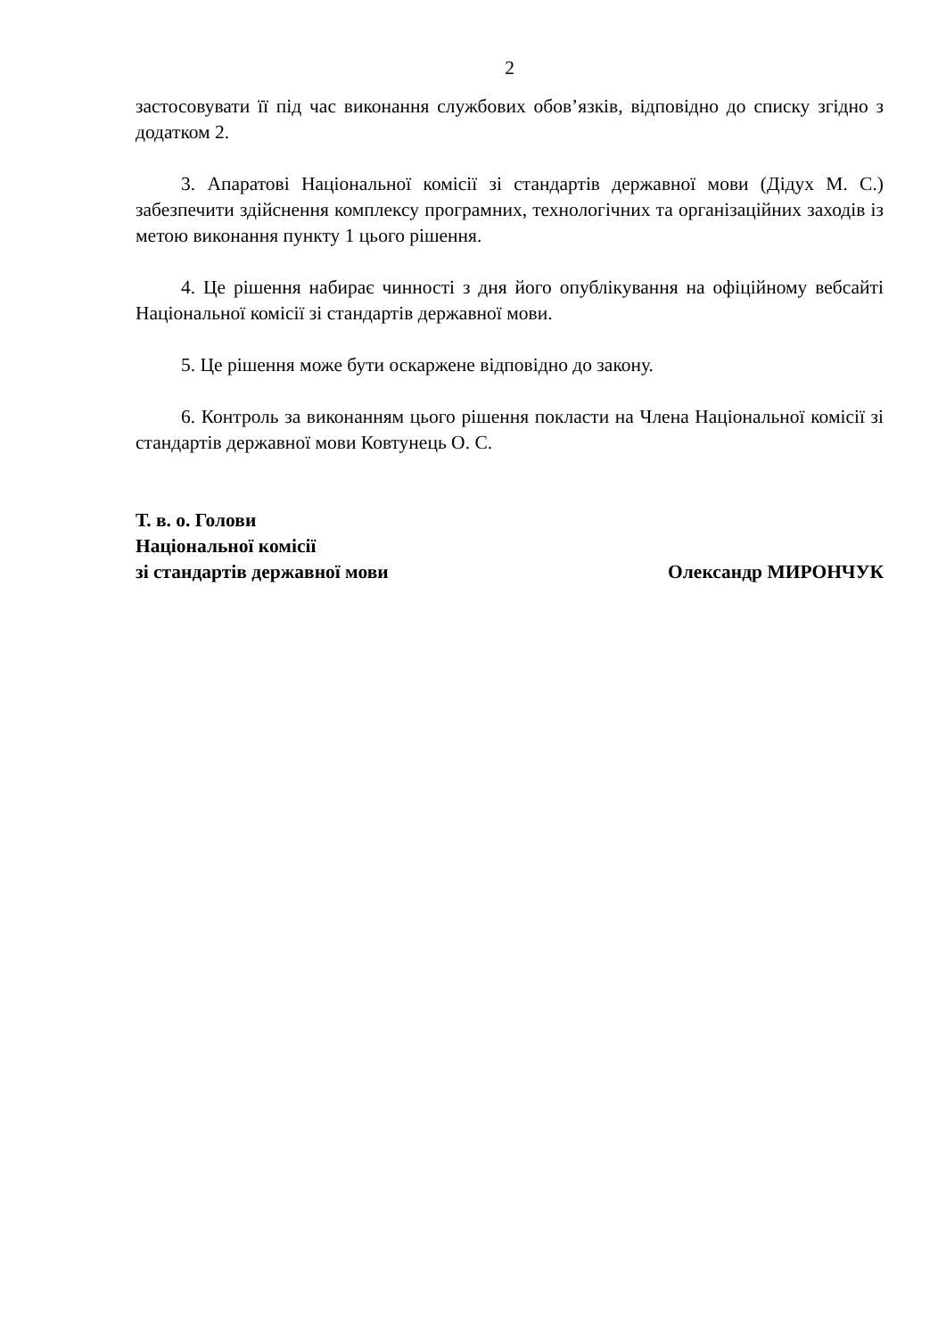2
застосовувати її під час виконання службових обов’язків, відповідно до списку згідно з додатком 2.
3. Апаратові Національної комісії зі стандартів державної мови (Дідух М. С.) забезпечити здійснення комплексу програмних, технологічних та організаційних заходів із метою виконання пункту 1 цього рішення.
4. Це рішення набирає чинності з дня його опублікування на офіційному вебсайті Національної комісії зі стандартів державної мови.
5. Це рішення може бути оскаржене відповідно до закону.
6. Контроль за виконанням цього рішення покласти на Члена Національної комісії зі стандартів державної мови Ковтунець О. С.
Т. в. о. Голови
Національної комісії
зі стандартів державної мови
Олександр МИРОНЧУК